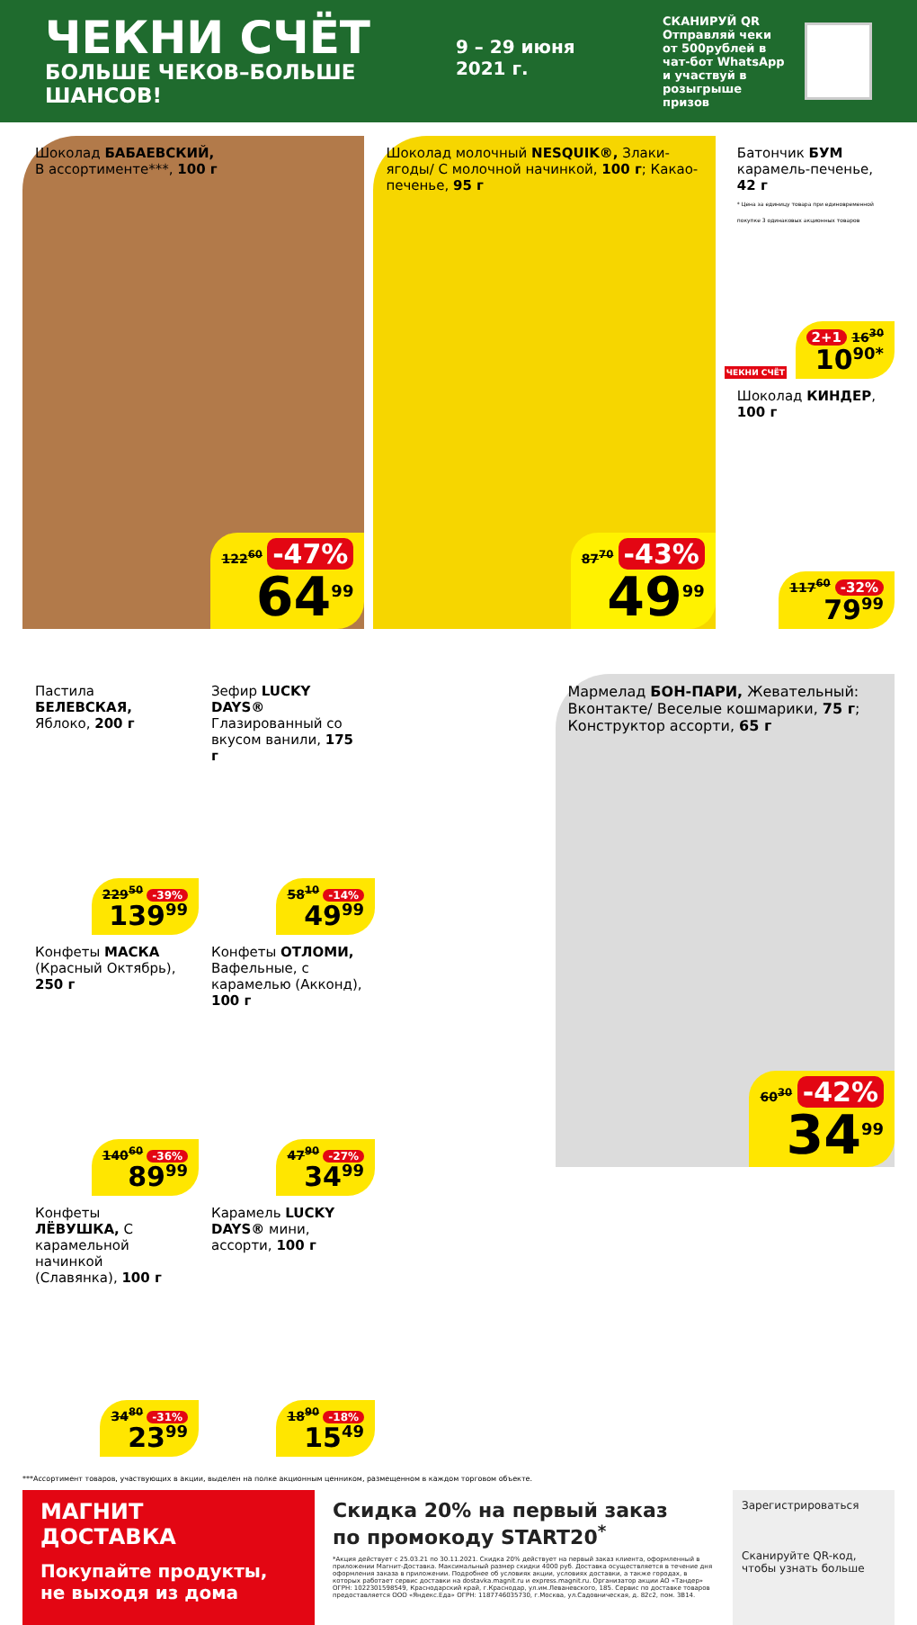ЧЕКНИ СЧЁТ
БОЛЬШЕ ЧЕКОВ–БОЛЬШЕ ШАНСОВ!
9 – 29 июня 2021 г.
СКАНИРУЙ QR
Отправляй чеки от 500рублей в чат-бот WhatsApp и участвуй в розыгрыше призов
Шоколад БАБАЕВСКИЙ,
В ассортименте***, 100 г
122<sup>60</sup> -47%
64<sup>99</sup>
Шоколад молочный NESQUIK®, Злаки-ягоды/ С молочной начинкой, 100 г; Какао-печенье, 95 г
87<sup>70</sup> -43%
49<sup>99</sup>
Батончик БУМ карамель-печенье, 42 г
* Цена за единицу товара при единовременной покупке 3 одинаковых акционных товаров
2+1 16<sup>30</sup>
10<sup>90*</sup>
ЧЕКНИ СЧЁТ
Шоколад КИНДЕР, 100 г
117<sup>60</sup> -32%
79<sup>99</sup>
Пастила БЕЛЕВСКАЯ, Яблоко, 200 г
229<sup>50</sup> -39%
139<sup>99</sup>
Зефир LUCKY DAYS® Глазированный со вкусом ванили, 175 г
58<sup>10</sup> -14%
49<sup>99</sup>
Конфеты МАСКА (Красный Октябрь), 250 г
140<sup>60</sup> -36%
89<sup>99</sup>
Конфеты ОТЛОМИ, Вафельные, с карамелью (Акконд), 100 г
47<sup>90</sup> -27%
34<sup>99</sup>
Конфеты ЛЁВУШКА, С карамельной начинкой (Славянка), 100 г
34<sup>80</sup> -31%
23<sup>99</sup>
Карамель LUCKY DAYS® мини, ассорти, 100 г
18<sup>90</sup> -18%
15<sup>49</sup>
Мармелад БОН-ПАРИ, Жевательный: Вконтакте/ Веселые кошмарики, 75 г; Конструктор ассорти, 65 г
60<sup>30</sup> -42%
34<sup>99</sup>
***Ассортимент товаров, участвующих в акции, выделен на полке акционным ценником, размещенном в каждом торговом объекте.
МАГНИТ
ДОСТАВКА
Покупайте продукты, не выходя из дома
Скидка 20% на первый заказ
по промокоду START20<sup>*</sup>
*Акция действует с 25.03.21 по 30.11.2021. Скидка 20% действует на первый заказ клиента, оформленный в приложении Магнит-Доставка. Максимальный размер скидки 4000 руб. Доставка осуществляется в течение дня оформления заказа в приложении. Подробнее об условиях акции, условиях доставки, а также городах, в которых работает сервис доставки на dostavka.magnit.ru и express.magnit.ru. Организатор акции АО «Тандер» ОГРН: 1022301598549, Краснодарский край, г.Краснодар, ул.им.Леваневского, 185. Сервис по доставке товаров предоставляется ООО «Яндекс.Еда» ОГРН: 1187746035730, г.Москва, ул.Садовническая, д. 82с2, пом. 3В14.
Зарегистрироваться
Сканируйте QR-код, чтобы узнать больше